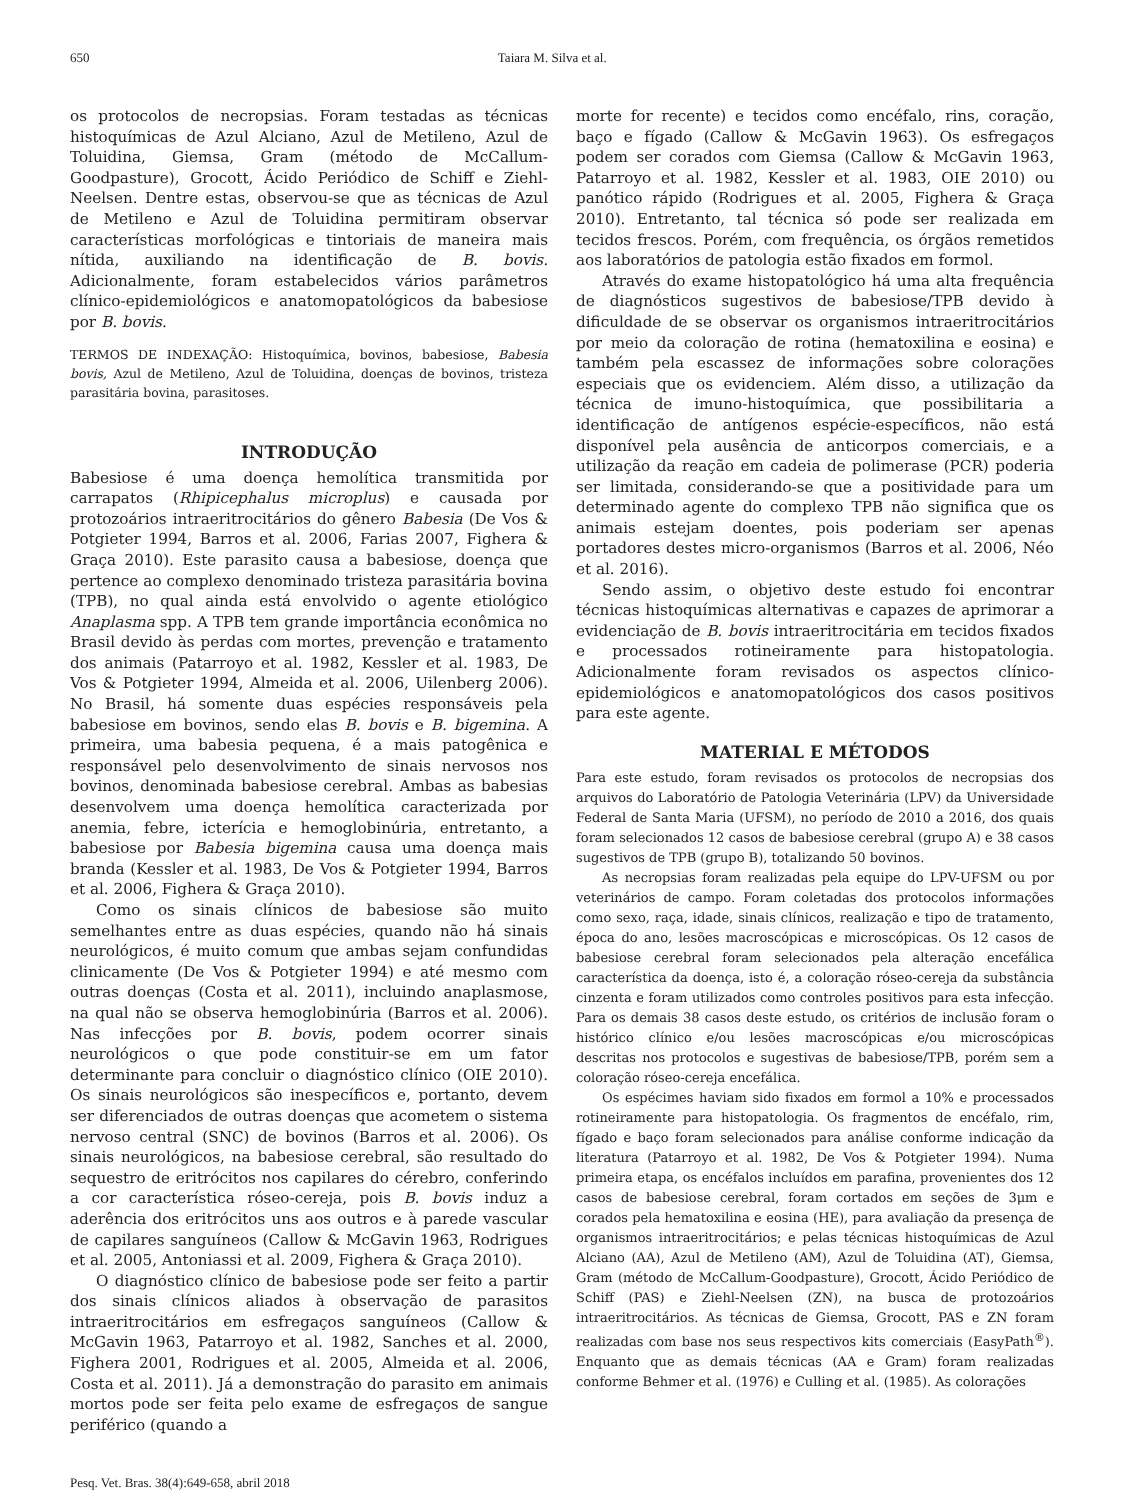650 Taiara M. Silva et al.
os protocolos de necropsias. Foram testadas as técnicas histoquímicas de Azul Alciano, Azul de Metileno, Azul de Toluidina, Giemsa, Gram (método de McCallum-Goodpasture), Grocott, Ácido Periódico de Schiff e Ziehl-Neelsen. Dentre estas, observou-se que as técnicas de Azul de Metileno e Azul de Toluidina permitiram observar características morfológicas e tintoriais de maneira mais nítida, auxiliando na identificação de B. bovis. Adicionalmente, foram estabelecidos vários parâmetros clínico-epidemiológicos e anatomopatológicos da babesiose por B. bovis.
TERMOS DE INDEXAÇÃO: Histoquímica, bovinos, babesiose, Babesia bovis, Azul de Metileno, Azul de Toluidina, doenças de bovinos, tristeza parasitária bovina, parasitoses.
INTRODUÇÃO
Babesiose é uma doença hemolítica transmitida por carrapatos (Rhipicephalus microplus) e causada por protozoários intraeritrocitários do gênero Babesia (De Vos & Potgieter 1994, Barros et al. 2006, Farias 2007, Fighera & Graça 2010). Este parasito causa a babesiose, doença que pertence ao complexo denominado tristeza parasitária bovina (TPB), no qual ainda está envolvido o agente etiológico Anaplasma spp. A TPB tem grande importância econômica no Brasil devido às perdas com mortes, prevenção e tratamento dos animais (Patarroyo et al. 1982, Kessler et al. 1983, De Vos & Potgieter 1994, Almeida et al. 2006, Uilenberg 2006). No Brasil, há somente duas espécies responsáveis pela babesiose em bovinos, sendo elas B. bovis e B. bigemina. A primeira, uma babesia pequena, é a mais patogênica e responsável pelo desenvolvimento de sinais nervosos nos bovinos, denominada babesiose cerebral. Ambas as babesias desenvolvem uma doença hemolítica caracterizada por anemia, febre, icterícia e hemoglobinúria, entretanto, a babesiose por Babesia bigemina causa uma doença mais branda (Kessler et al. 1983, De Vos & Potgieter 1994, Barros et al. 2006, Fighera & Graça 2010).
Como os sinais clínicos de babesiose são muito semelhantes entre as duas espécies, quando não há sinais neurológicos, é muito comum que ambas sejam confundidas clinicamente (De Vos & Potgieter 1994) e até mesmo com outras doenças (Costa et al. 2011), incluindo anaplasmose, na qual não se observa hemoglobinúria (Barros et al. 2006). Nas infecções por B. bovis, podem ocorrer sinais neurológicos o que pode constituir-se em um fator determinante para concluir o diagnóstico clínico (OIE 2010). Os sinais neurológicos são inespecíficos e, portanto, devem ser diferenciados de outras doenças que acometem o sistema nervoso central (SNC) de bovinos (Barros et al. 2006). Os sinais neurológicos, na babesiose cerebral, são resultado do sequestro de eritrócitos nos capilares do cérebro, conferindo a cor característica róseo-cereja, pois B. bovis induz a aderência dos eritrócitos uns aos outros e à parede vascular de capilares sanguíneos (Callow & McGavin 1963, Rodrigues et al. 2005, Antoniassi et al. 2009, Fighera & Graça 2010).
O diagnóstico clínico de babesiose pode ser feito a partir dos sinais clínicos aliados à observação de parasitos intraeritrocitários em esfregaços sanguíneos (Callow & McGavin 1963, Patarroyo et al. 1982, Sanches et al. 2000, Fighera 2001, Rodrigues et al. 2005, Almeida et al. 2006, Costa et al. 2011). Já a demonstração do parasito em animais mortos pode ser feita pelo exame de esfregaços de sangue periférico (quando a
morte for recente) e tecidos como encéfalo, rins, coração, baço e fígado (Callow & McGavin 1963). Os esfregaços podem ser corados com Giemsa (Callow & McGavin 1963, Patarroyo et al. 1982, Kessler et al. 1983, OIE 2010) ou panótico rápido (Rodrigues et al. 2005, Fighera & Graça 2010). Entretanto, tal técnica só pode ser realizada em tecidos frescos. Porém, com frequência, os órgãos remetidos aos laboratórios de patologia estão fixados em formol.
Através do exame histopatológico há uma alta frequência de diagnósticos sugestivos de babesiose/TPB devido à dificuldade de se observar os organismos intraeritrocitários por meio da coloração de rotina (hematoxilina e eosina) e também pela escassez de informações sobre colorações especiais que os evidenciem. Além disso, a utilização da técnica de imuno-histoquímica, que possibilitaria a identificação de antígenos espécie-específicos, não está disponível pela ausência de anticorpos comerciais, e a utilização da reação em cadeia de polimerase (PCR) poderia ser limitada, considerando-se que a positividade para um determinado agente do complexo TPB não significa que os animais estejam doentes, pois poderiam ser apenas portadores destes micro-organismos (Barros et al. 2006, Néo et al. 2016).
Sendo assim, o objetivo deste estudo foi encontrar técnicas histoquímicas alternativas e capazes de aprimorar a evidenciação de B. bovis intraeritrocitária em tecidos fixados e processados rotineiramente para histopatologia. Adicionalmente foram revisados os aspectos clínico-epidemiológicos e anatomopatológicos dos casos positivos para este agente.
MATERIAL E MÉTODOS
Para este estudo, foram revisados os protocolos de necropsias dos arquivos do Laboratório de Patologia Veterinária (LPV) da Universidade Federal de Santa Maria (UFSM), no período de 2010 a 2016, dos quais foram selecionados 12 casos de babesiose cerebral (grupo A) e 38 casos sugestivos de TPB (grupo B), totalizando 50 bovinos.
As necropsias foram realizadas pela equipe do LPV-UFSM ou por veterinários de campo. Foram coletadas dos protocolos informações como sexo, raça, idade, sinais clínicos, realização e tipo de tratamento, época do ano, lesões macroscópicas e microscópicas. Os 12 casos de babesiose cerebral foram selecionados pela alteração encefálica característica da doença, isto é, a coloração róseo-cereja da substância cinzenta e foram utilizados como controles positivos para esta infecção. Para os demais 38 casos deste estudo, os critérios de inclusão foram o histórico clínico e/ou lesões macroscópicas e/ou microscópicas descritas nos protocolos e sugestivas de babesiose/TPB, porém sem a coloração róseo-cereja encefálica.
Os espécimes haviam sido fixados em formol a 10% e processados rotineiramente para histopatologia. Os fragmentos de encéfalo, rim, fígado e baço foram selecionados para análise conforme indicação da literatura (Patarroyo et al. 1982, De Vos & Potgieter 1994). Numa primeira etapa, os encéfalos incluídos em parafina, provenientes dos 12 casos de babesiose cerebral, foram cortados em seções de 3μm e corados pela hematoxilina e eosina (HE), para avaliação da presença de organismos intraeritrocitários; e pelas técnicas histoquímicas de Azul Alciano (AA), Azul de Metileno (AM), Azul de Toluidina (AT), Giemsa, Gram (método de McCallum-Goodpasture), Grocott, Ácido Periódico de Schiff (PAS) e Ziehl-Neelsen (ZN), na busca de protozoários intraeritrocitários. As técnicas de Giemsa, Grocott, PAS e ZN foram realizadas com base nos seus respectivos kits comerciais (EasyPath<sup>®</sup>). Enquanto que as demais técnicas (AA e Gram) foram realizadas conforme Behmer et al. (1976) e Culling et al. (1985). As colorações
Pesq. Vet. Bras. 38(4):649-658, abril 2018